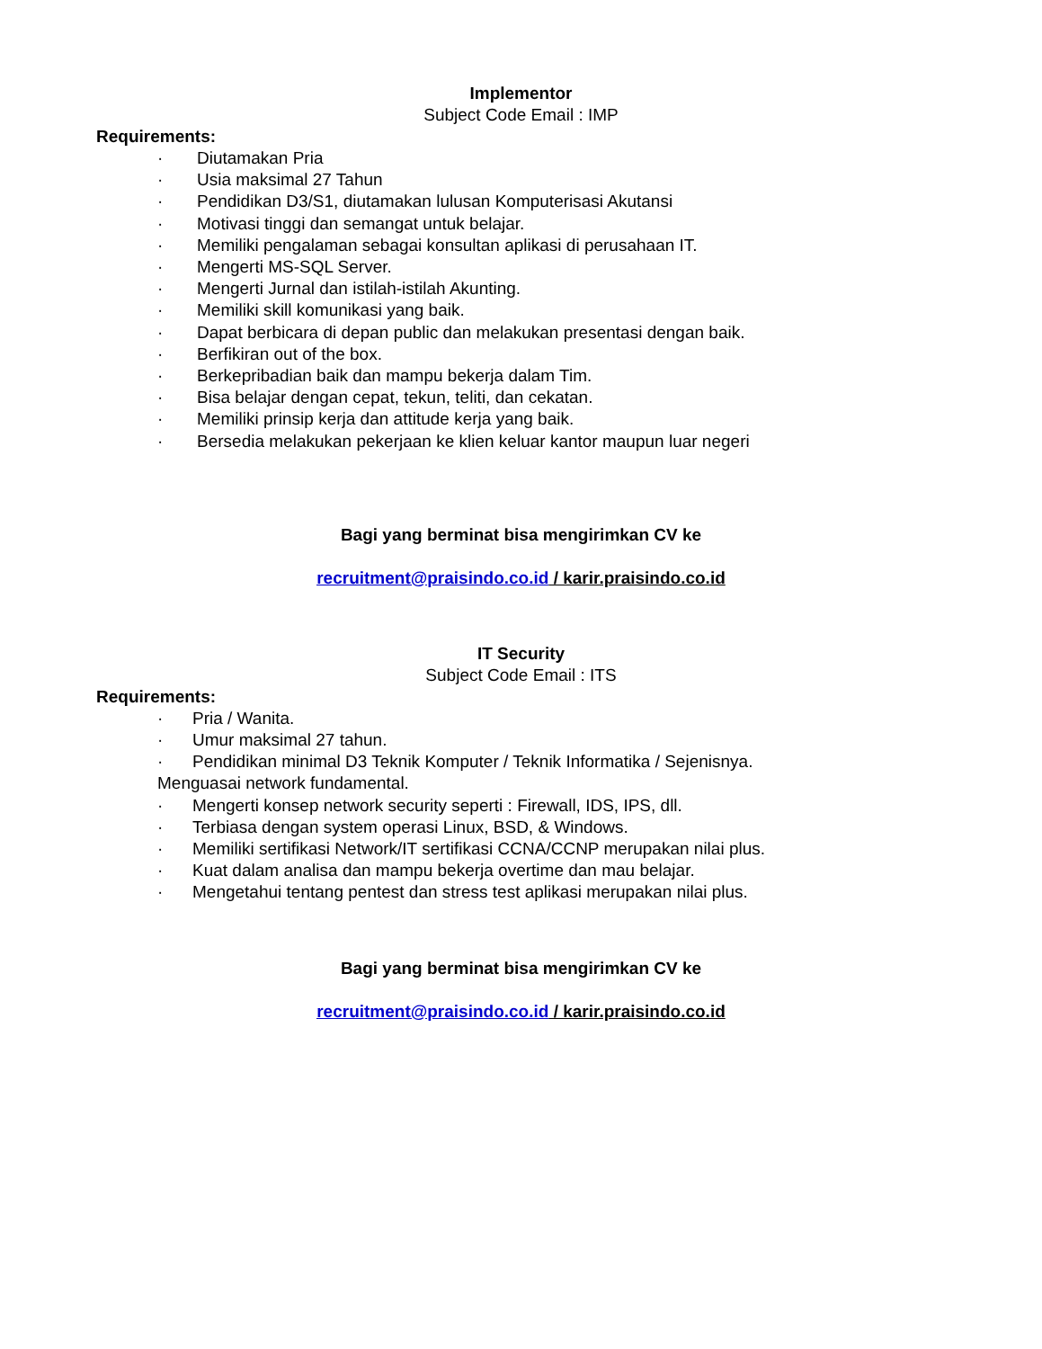Implementor
Subject Code Email : IMP
Requirements:
· Diutamakan Pria
· Usia maksimal 27 Tahun
· Pendidikan D3/S1, diutamakan lulusan Komputerisasi Akutansi
· Motivasi tinggi dan semangat untuk belajar.
· Memiliki pengalaman sebagai konsultan aplikasi di perusahaan IT.
· Mengerti MS-SQL Server.
· Mengerti Jurnal dan istilah-istilah Akunting.
· Memiliki skill komunikasi yang baik.
· Dapat berbicara di depan public dan melakukan presentasi dengan baik.
· Berfikiran out of the box.
· Berkepribadian baik dan mampu bekerja dalam Tim.
· Bisa belajar dengan cepat, tekun, teliti, dan cekatan.
· Memiliki prinsip kerja dan attitude kerja yang baik.
· Bersedia melakukan pekerjaan ke klien keluar kantor maupun luar negeri
Bagi yang berminat bisa mengirimkan CV ke
recruitment@praisindo.co.id / karir.praisindo.co.id
IT Security
Subject Code Email : ITS
Requirements:
· Pria / Wanita.
· Umur maksimal 27 tahun.
· Pendidikan minimal D3 Teknik Komputer / Teknik Informatika / Sejenisnya.
Menguasai network fundamental.
· Mengerti konsep network security seperti : Firewall, IDS, IPS, dll.
· Terbiasa dengan system operasi Linux, BSD, & Windows.
· Memiliki sertifikasi Network/IT sertifikasi CCNA/CCNP merupakan nilai plus.
· Kuat dalam analisa dan mampu bekerja overtime dan mau belajar.
· Mengetahui tentang pentest dan stress test aplikasi merupakan nilai plus.
Bagi yang berminat bisa mengirimkan CV ke
recruitment@praisindo.co.id / karir.praisindo.co.id